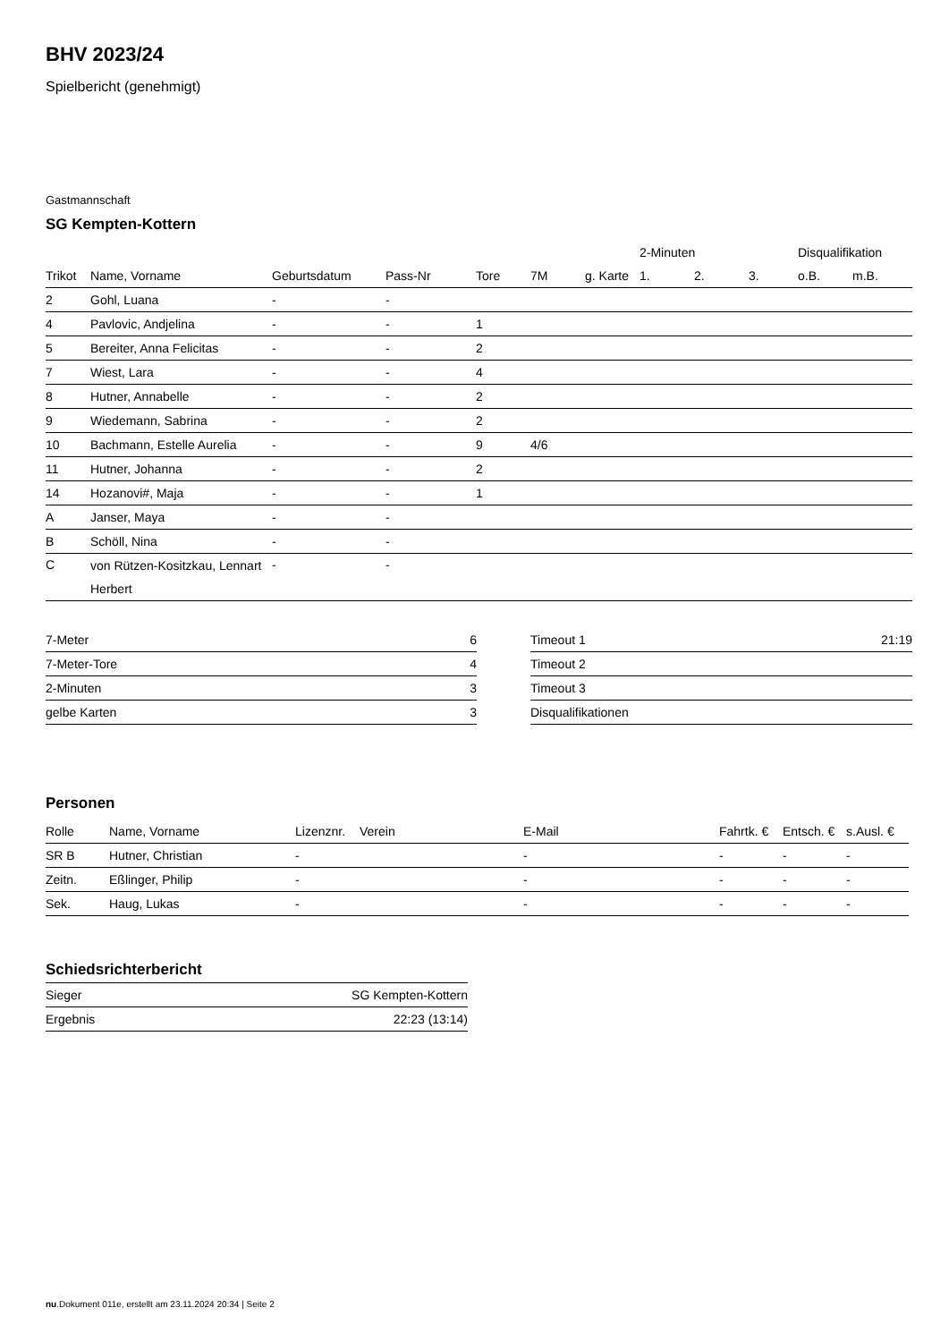BHV 2023/24
Spielbericht (genehmigt)
Gastmannschaft
SG Kempten-Kottern
| | | | | | | | 2-Minuten | | | Disqualifikation | |
| --- | --- | --- | --- | --- | --- | --- | --- | --- | --- | --- | --- |
| Trikot | Name, Vorname | Geburtsdatum | Pass-Nr | Tore | 7M | g. Karte | 1. | 2. | 3. | o.B. | m.B. |
| 2 | Gohl, Luana | - | - | | | | | | | | |
| 4 | Pavlovic, Andjelina | - | - | 1 | | | | | | | |
| 5 | Bereiter, Anna Felicitas | - | - | 2 | | | | | | | |
| 7 | Wiest, Lara | - | - | 4 | | | | | | | |
| 8 | Hutner, Annabelle | - | - | 2 | | | | | | | |
| 9 | Wiedemann, Sabrina | - | - | 2 | | | | | | | |
| 10 | Bachmann, Estelle Aurelia | - | - | 9 | 4/6 | | | | | | |
| 11 | Hutner, Johanna | - | - | 2 | | | | | | | |
| 14 | Hozanovi#, Maja | - | - | 1 | | | | | | | |
| A | Janser, Maya | - | - | | | | | | | | |
| B | Schöll, Nina | - | - | | | | | | | | |
| C | von Rützen-Kositzkau, Lennart Herbert | - | - | | | | | | | | |
| 7-Meter | 6 |
| 7-Meter-Tore | 4 |
| 2-Minuten | 3 |
| gelbe Karten | 3 |
| Timeout 1 | 21:19 |
| Timeout 2 | |
| Timeout 3 | |
| Disqualifikationen | |
Personen
| Rolle | Name, Vorname | Lizenznr. | Verein | E-Mail | Fahrtk. € | Entsch. € | s.Ausl. € |
| --- | --- | --- | --- | --- | --- | --- | --- |
| SR B | Hutner, Christian | - | | - | - | - | - |
| Zeitn. | Eßlinger, Philip | - | | - | - | - | - |
| Sek. | Haug, Lukas | - | | - | - | - | - |
Schiedsrichterbericht
| Sieger | SG Kempten-Kottern |
| Ergebnis | 22:23 (13:14) |
nu.Dokument 011e, erstellt am 23.11.2024 20:34 | Seite 2